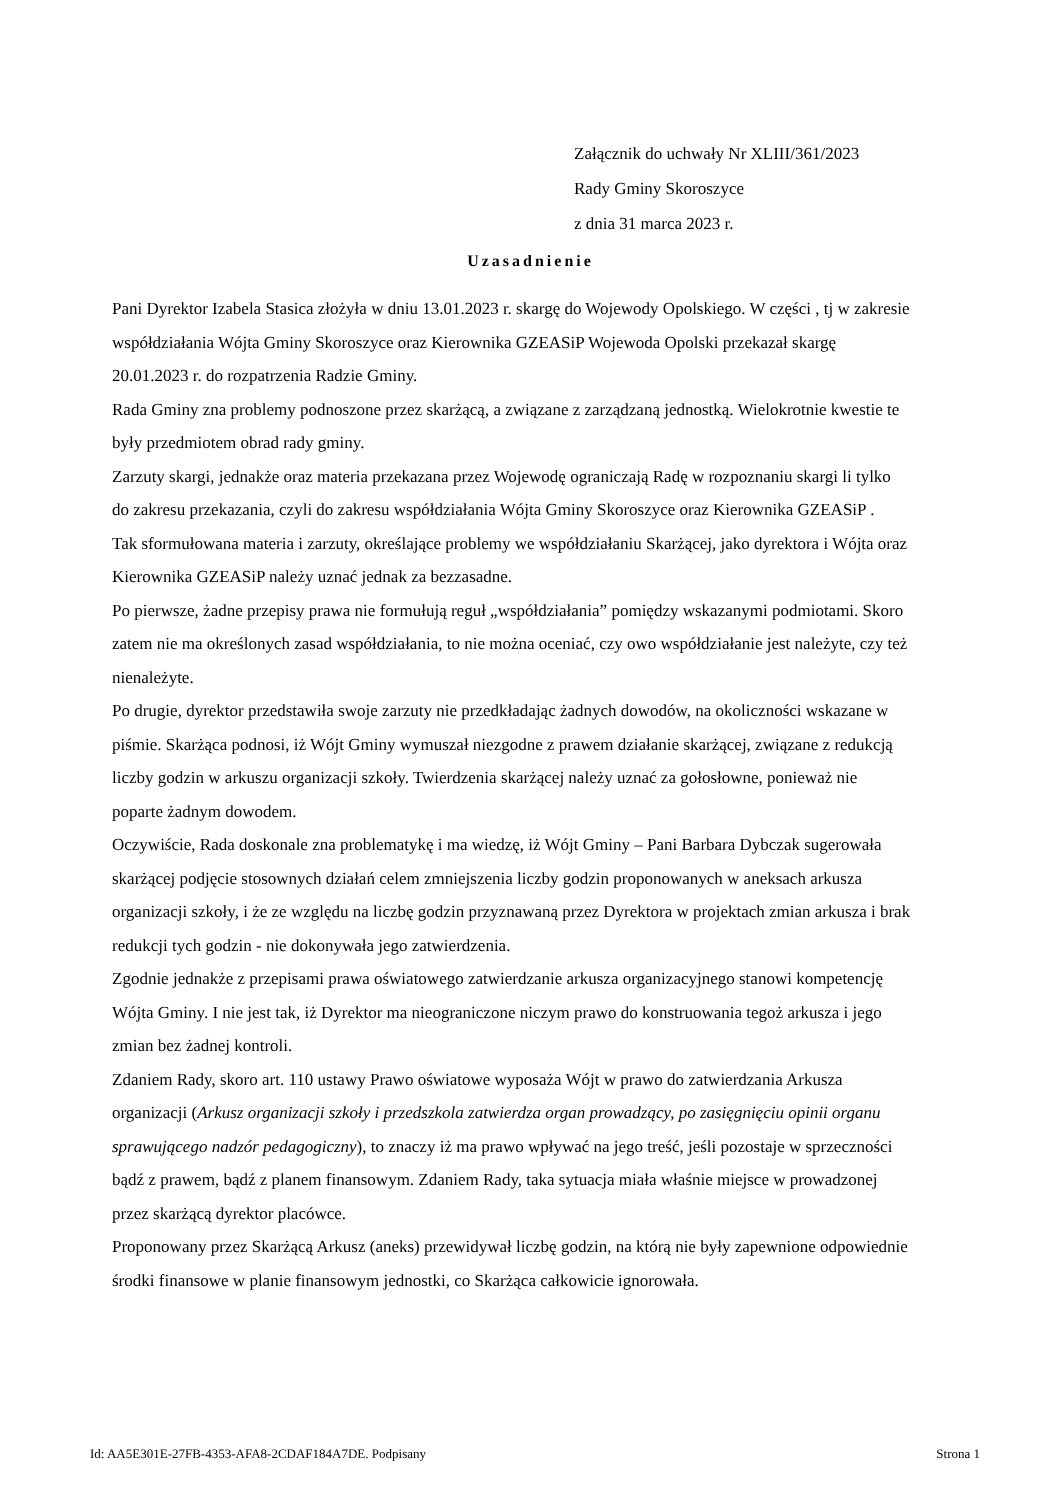Załącznik do uchwały Nr XLIII/361/2023
Rady Gminy Skoroszyce
z dnia 31 marca 2023 r.
Uzasadnienie
Pani Dyrektor Izabela Stasica złożyła w dniu 13.01.2023 r. skargę do Wojewody Opolskiego. W części , tj w zakresie współdziałania Wójta Gminy Skoroszyce oraz Kierownika GZEASiP Wojewoda Opolski przekazał skargę 20.01.2023 r. do rozpatrzenia Radzie Gminy.
Rada Gminy zna problemy podnoszone przez skarżącą, a związane z zarządzaną jednostką. Wielokrotnie kwestie te były przedmiotem obrad rady gminy.
Zarzuty skargi, jednakże oraz materia przekazana przez Wojewodę ograniczają Radę w rozpoznaniu skargi li tylko do zakresu przekazania, czyli do zakresu współdziałania Wójta Gminy Skoroszyce oraz Kierownika GZEASiP .
Tak sformułowana materia i zarzuty, określające problemy we współdziałaniu Skarżącej, jako dyrektora i Wójta oraz Kierownika GZEASiP należy uznać jednak za bezzasadne.
Po pierwsze, żadne przepisy prawa nie formułują reguł „współdziałania” pomiędzy wskazanymi podmiotami. Skoro zatem nie ma określonych zasad współdziałania, to nie można oceniać, czy owo współdziałanie jest należyte, czy też nienależyte.
Po drugie, dyrektor przedstawiła swoje zarzuty nie przedkładając żadnych dowodów, na okoliczności wskazane w piśmie. Skarżąca podnosi, iż Wójt Gminy wymuszał niezgodne z prawem działanie skarżącej, związane z redukcją liczby godzin w arkuszu organizacji szkoły. Twierdzenia skarżącej należy uznać za gołosłowne, ponieważ nie poparte żadnym dowodem.
Oczywiście, Rada doskonale zna problematykę i ma wiedzę, iż Wójt Gminy – Pani Barbara Dybczak sugerowała skarżącej podjęcie stosownych działań celem zmniejszenia liczby godzin proponowanych w aneksach arkusza organizacji szkoły, i że ze względu na liczbę godzin przyznawaną przez Dyrektora w projektach zmian arkusza i brak redukcji tych godzin - nie dokonywała jego zatwierdzenia.
Zgodnie jednakże z przepisami prawa oświatowego zatwierdzanie arkusza organizacyjnego stanowi kompetencję Wójta Gminy. I nie jest tak, iż Dyrektor ma nieograniczone niczym prawo do konstruowania tegoż arkusza i jego zmian bez żadnej kontroli.
Zdaniem Rady, skoro art. 110 ustawy Prawo oświatowe wyposaża Wójt w prawo do zatwierdzania Arkusza organizacji (Arkusz organizacji szkoły i przedszkola zatwierdza organ prowadzący, po zasięgnięciu opinii organu sprawującego nadzór pedagogiczny), to znaczy iż ma prawo wpływać na jego treść, jeśli pozostaje w sprzeczności bądź z prawem, bądź z planem finansowym. Zdaniem Rady, taka sytuacja miała właśnie miejsce w prowadzonej przez skarżącą dyrektor placówce.
Proponowany przez Skarżącą Arkusz (aneks) przewidywał liczbę godzin, na którą nie były zapewnione odpowiednie środki finansowe w planie finansowym jednostki, co Skarżąca całkowicie ignorowała.
Id: AA5E301E-27FB-4353-AFA8-2CDAF184A7DE. Podpisany Strona 1